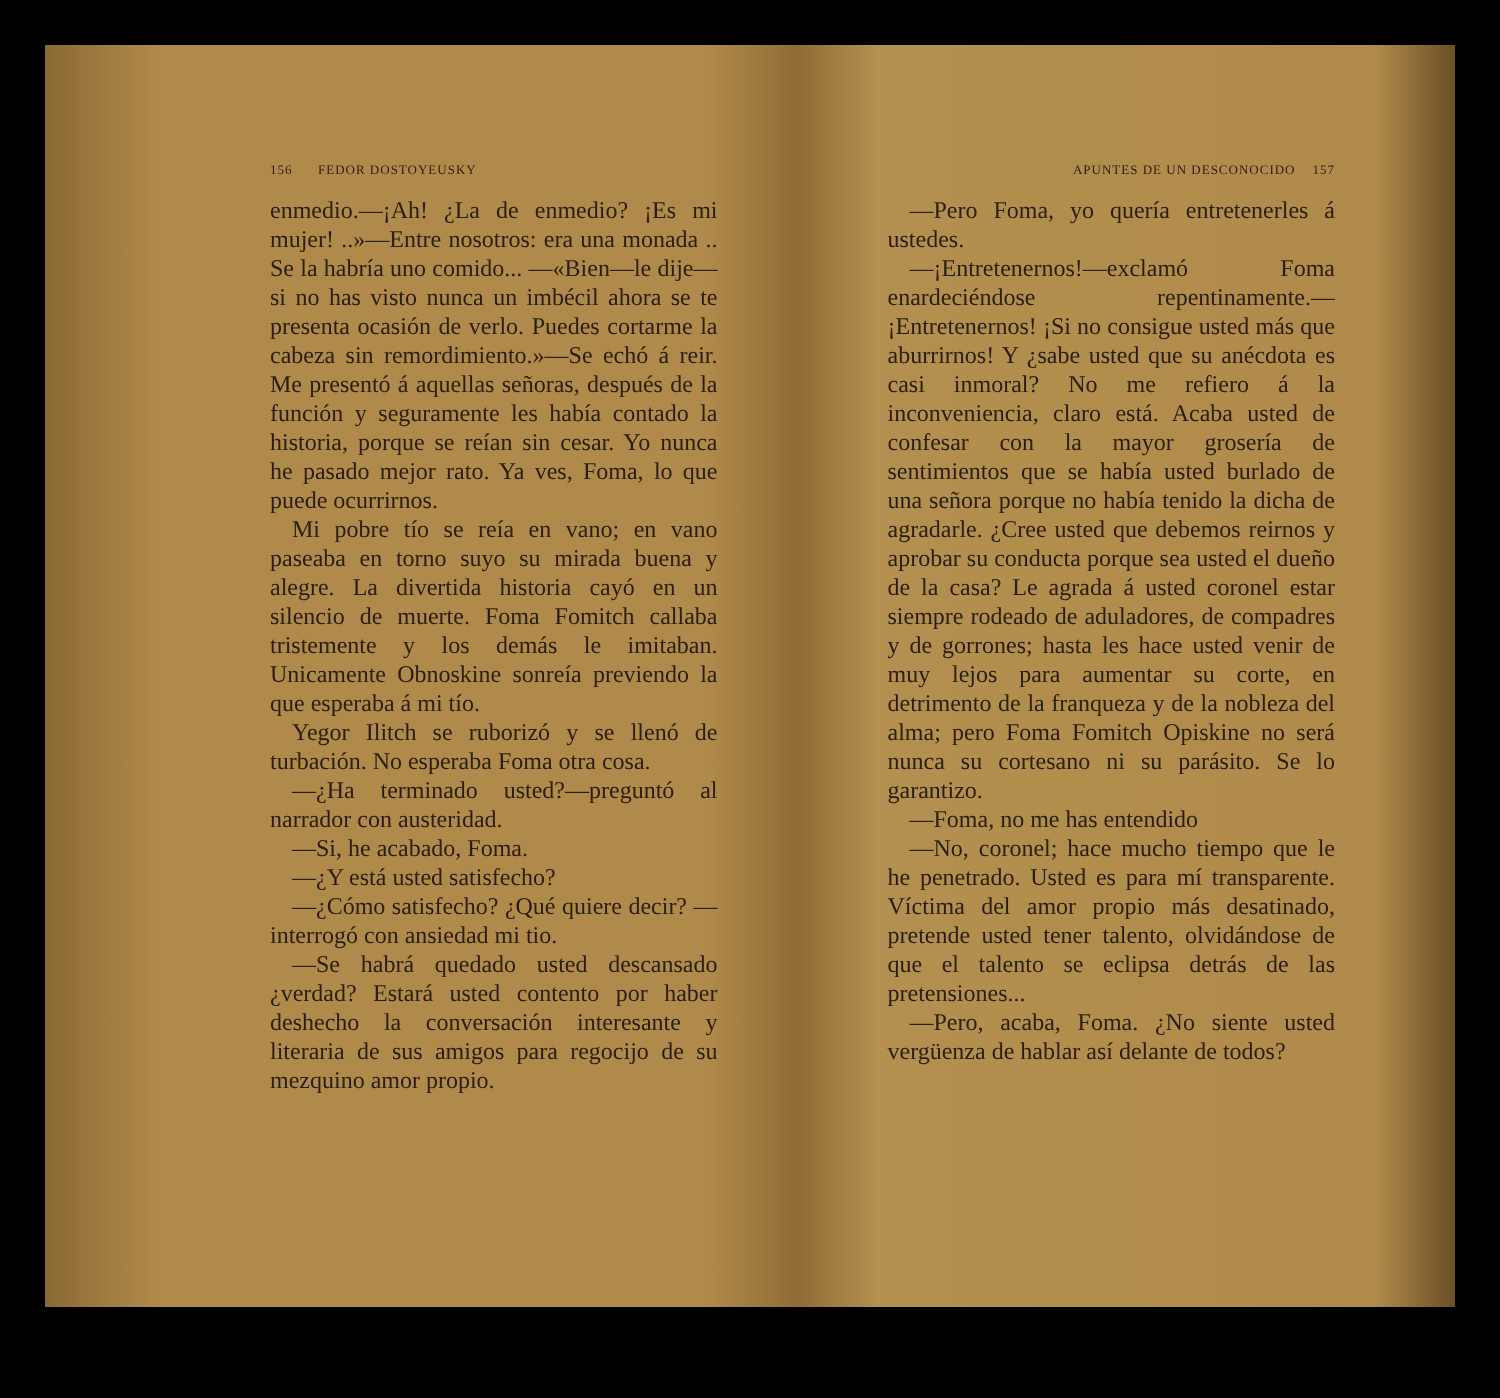156 FEDOR DOSTOYEUSKY
enmedio.—¡Ah! ¿La de enmedio? ¡Es mi mujer! ..»—Entre nosotros: era una monada .. Se la habría uno comido... —«Bien—le dije—si no has visto nunca un imbécil ahora se te presenta ocasión de verlo. Puedes cortarme la cabeza sin remordimiento.»—Se echó á reir. Me presentó á aquellas señoras, después de la función y seguramente les había contado la historia, porque se reían sin cesar. Yo nunca he pasado mejor rato. Ya ves, Foma, lo que puede ocurrirnos.
Mi pobre tío se reía en vano; en vano paseaba en torno suyo su mirada buena y alegre. La divertida historia cayó en un silencio de muerte. Foma Fomitch callaba tristemente y los demás le imitaban. Unicamente Obnoskine sonreía previendo la que esperaba á mi tío.
Yegor Ilitch se ruborizó y se llenó de turbación. No esperaba Foma otra cosa.
—¿Ha terminado usted?—preguntó al narrador con austeridad.
—Si, he acabado, Foma.
—¿Y está usted satisfecho?
—¿Cómo satisfecho? ¿Qué quiere decir? —interrogó con ansiedad mi tio.
—Se habrá quedado usted descansado ¿verdad? Estará usted contento por haber deshecho la conversación interesante y literaria de sus amigos para regocijo de su mezquino amor propio.
APUNTES DE UN DESCONOCIDO 157
—Pero Foma, yo quería entretenerles á ustedes.
—¡Entretenernos!—exclamó Foma enardeciéndose repentinamente.—¡Entretenernos! ¡Si no consigue usted más que aburrirnos! Y ¿sabe usted que su anécdota es casi inmoral? No me refiero á la inconveniencia, claro está. Acaba usted de confesar con la mayor grosería de sentimientos que se había usted burlado de una señora porque no había tenido la dicha de agradarle. ¿Cree usted que debemos reirnos y aprobar su conducta porque sea usted el dueño de la casa? Le agrada á usted coronel estar siempre rodeado de aduladores, de compadres y de gorrones; hasta les hace usted venir de muy lejos para aumentar su corte, en detrimento de la franqueza y de la nobleza del alma; pero Foma Fomitch Opiskine no será nunca su cortesano ni su parásito. Se lo garantizo.
—Foma, no me has entendido
—No, coronel; hace mucho tiempo que le he penetrado. Usted es para mí transparente. Víctima del amor propio más desatinado, pretende usted tener talento, olvidándose de que el talento se eclipsa detrás de las pretensiones...
—Pero, acaba, Foma. ¿No siente usted vergüenza de hablar así delante de todos?